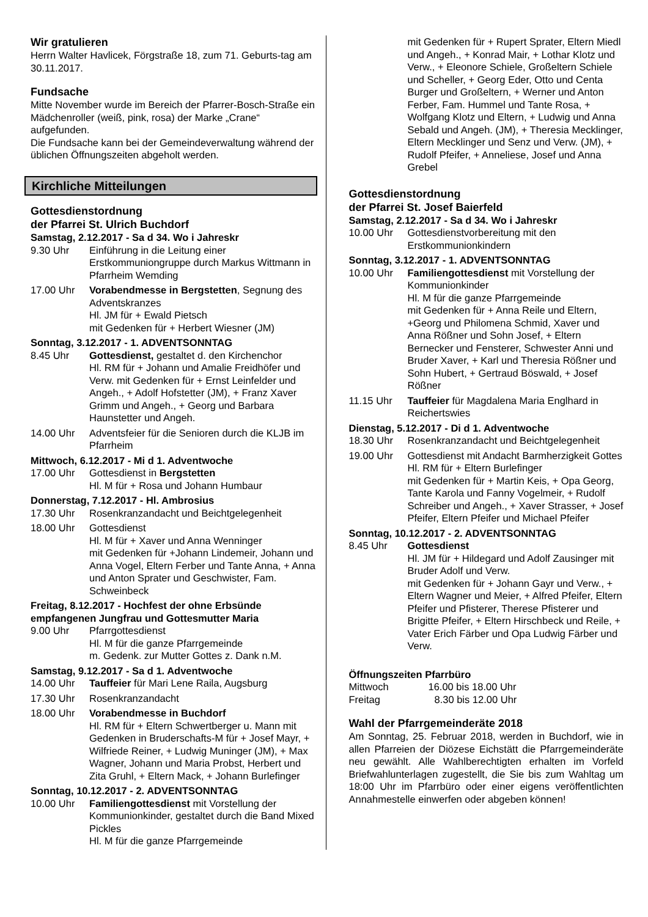Wir gratulieren
Herrn Walter Havlicek, Förgstraße 18, zum 71. Geburts-tag am 30.11.2017.
Fundsache
Mitte November wurde im Bereich der Pfarrer-Bosch-Straße ein Mädchenroller (weiß, pink, rosa) der Marke „Crane“ aufgefunden.
Die Fundsache kann bei der Gemeindeverwaltung während der üblichen Öffnungszeiten abgeholt werden.
Kirchliche Mitteilungen
Gottesdienstordnung
der Pfarrei St. Ulrich Buchdorf
Samstag, 2.12.2017 - Sa d 34. Wo i Jahreskr
9.30 Uhr Einführung in die Leitung einer Erstkommuniongruppe durch Markus Wittmann in Pfarrheim Wemding
17.00 Uhr Vorabendmesse in Bergstetten, Segnung des Adventskranzes
Hl. JM für + Ewald Pietsch
mit Gedenken für + Herbert Wiesner (JM)
Sonntag, 3.12.2017 - 1. ADVENTSONNTAG
8.45 Uhr Gottesdienst, gestaltet d. den Kirchenchor
Hl. RM für + Johann und Amalie Freidhöfer und Verw. mit Gedenken für + Ernst Leinfelder und Angeh., + Adolf Hofstetter (JM), + Franz Xaver Grimm und Angeh., + Georg und Barbara Haunstetter und Angeh.
14.00 Uhr Adventsfeier für die Senioren durch die KLJB im Pfarrheim
Mittwoch, 6.12.2017 - Mi d 1. Adventwoche
17.00 Uhr Gottesdienst in Bergstetten
Hl. M für + Rosa und Johann Humbaur
Donnerstag, 7.12.2017 - Hl. Ambrosius
17.30 Uhr Rosenkranzandacht und Beichtgelegenheit
18.00 Uhr Gottesdienst
Hl. M für + Xaver und Anna Wenninger
mit Gedenken für +Johann Lindemeir, Johann und Anna Vogel, Eltern Ferber und Tante Anna, + Anna und Anton Sprater und Geschwister, Fam. Schweinbeck
Freitag, 8.12.2017 - Hochfest der ohne Erbsünde empfangenen Jungfrau und Gottesmutter Maria
9.00 Uhr Pfarrgottesdienst
Hl. M für die ganze Pfarrgemeinde
m. Gedenk. zur Mutter Gottes z. Dank n.M.
Samstag, 9.12.2017 - Sa d 1. Adventwoche
14.00 Uhr Tauffeier für Mari Lene Raila, Augsburg
17.30 Uhr Rosenkranzandacht
18.00 Uhr Vorabendmesse in Buchdorf
Hl. RM für + Eltern Schwertberger u. Mann mit Gedenken in Bruderschafts-M für + Josef Mayr, + Wilfriede Reiner, + Ludwig Muninger (JM), + Max Wagner, Johann und Maria Probst, Herbert und Zita Gruhl, + Eltern Mack, + Johann Burlefinger
Sonntag, 10.12.2017 - 2. ADVENTSONNTAG
10.00 Uhr Familiengottesdienst mit Vorstellung der Kommunionkinder, gestaltet durch die Band Mixed Pickles
Hl. M für die ganze Pfarrgemeinde
mit Gedenken für + Rupert Sprater, Eltern Miedl und Angeh., + Konrad Mair, + Lothar Klotz und Verw., + Eleonore Schiele, Großeltern Schiele und Scheller, + Georg Eder, Otto und Centa Burger und Großeltern, + Werner und Anton Ferber, Fam. Hummel und Tante Rosa, + Wolfgang Klotz und Eltern, + Ludwig und Anna Sebald und Angeh. (JM), + Theresia Mecklinger, Eltern Mecklinger und Senz und Verw. (JM), + Rudolf Pfeifer, + Anneliese, Josef und Anna Grebel
Gottesdienstordnung
der Pfarrei St. Josef Baierfeld
Samstag, 2.12.2017 - Sa d 34. Wo i Jahreskr
10.00 Uhr Gottesdienstvorbereitung mit den Erstkommunionkindern
Sonntag, 3.12.2017 - 1. ADVENTSONNTAG
10.00 Uhr Familiengottesdienst mit Vorstellung der Kommunionkinder
Hl. M für die ganze Pfarrgemeinde
mit Gedenken für + Anna Reile und Eltern, +Georg und Philomena Schmid, Xaver und Anna Rößner und Sohn Josef, + Eltern Bernecker und Fensterer, Schwester Anni und Bruder Xaver, + Karl und Theresia Rößner und Sohn Hubert, + Gertraud Böswald, + Josef Rößner
11.15 Uhr Tauffeier für Magdalena Maria Englhard in Reichertswies
Dienstag, 5.12.2017 - Di d 1. Adventwoche
18.30 Uhr Rosenkranzandacht und Beichtgelegenheit
19.00 Uhr Gottesdienst mit Andacht Barmherzigkeit Gottes
Hl. RM für + Eltern Burlefinger
mit Gedenken für + Martin Keis, + Opa Georg, Tante Karola und Fanny Vogelmeir, + Rudolf Schreiber und Angeh., + Xaver Strasser, + Josef Pfeifer, Eltern Pfeifer und Michael Pfeifer
Sonntag, 10.12.2017 - 2. ADVENTSONNTAG
8.45 Uhr Gottesdienst
Hl. JM für + Hildegard und Adolf Zausinger mit Bruder Adolf und Verw.
mit Gedenken für + Johann Gayr und Verw., + Eltern Wagner und Meier, + Alfred Pfeifer, Eltern Pfeifer und Pfisterer, Therese Pfisterer und Brigitte Pfeifer, + Eltern Hirschbeck und Reile, + Vater Erich Färber und Opa Ludwig Färber und Verw.
Öffnungszeiten Pfarrbüro
Mittwoch 16.00 bis 18.00 Uhr
Freitag 8.30 bis 12.00 Uhr
Wahl der Pfarrgemeinderäte 2018
Am Sonntag, 25. Februar 2018, werden in Buchdorf, wie in allen Pfarreien der Diözese Eichstätt die Pfarrgemeinderäte neu gewählt. Alle Wahlberechtigten erhalten im Vorfeld Briefwahlunterlagen zugestellt, die Sie bis zum Wahltag um 18:00 Uhr im Pfarrbüro oder einer eigens veröffentlichten Annahmestelle einwerfen oder abgeben können!